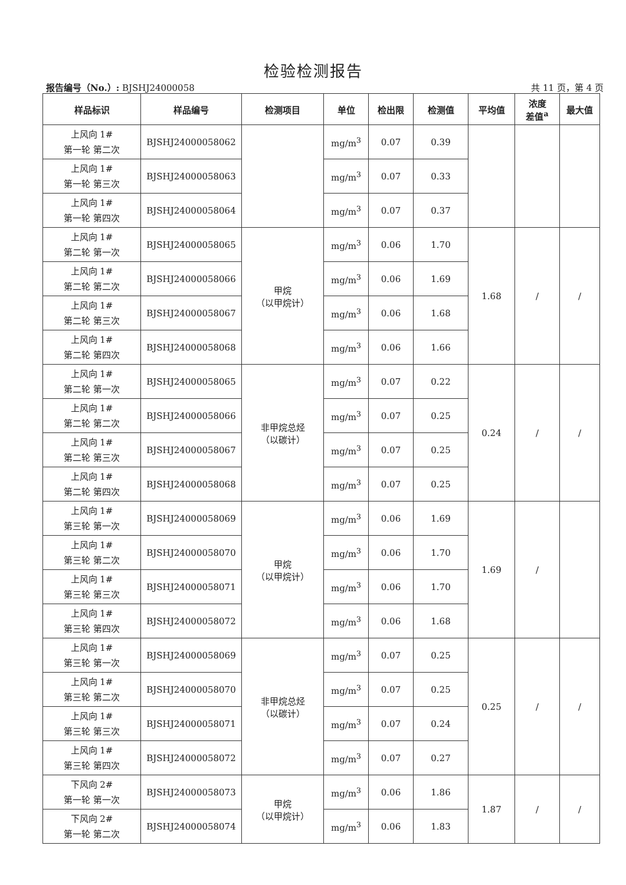检验检测报告
报告编号（No.）: BJSHJ24000058 共 11 页，第 4 页
| 样品标识 | 样品编号 | 检测项目 | 单位 | 检出限 | 检测值 | 平均值 | 浓度 差值<sup>a</sup> | 最大值 |
| --- | --- | --- | --- | --- | --- | --- | --- | --- |
| 上风向 1# 第一轮 第二次 | BJSHJ24000058062 | | mg/m<sup>3</sup> | 0.07 | 0.39 | | | |
| 上风向 1# 第一轮 第三次 | BJSHJ24000058063 | | mg/m<sup>3</sup> | 0.07 | 0.33 | | | |
| 上风向 1# 第一轮 第四次 | BJSHJ24000058064 | | mg/m<sup>3</sup> | 0.07 | 0.37 | | | |
| 上风向 1# 第二轮 第一次 | BJSHJ24000058065 | 甲烷 （以甲烷计） | mg/m<sup>3</sup> | 0.06 | 1.70 | 1.68 | / | / |
| 上风向 1# 第二轮 第二次 | BJSHJ24000058066 | | mg/m<sup>3</sup> | 0.06 | 1.69 | | | |
| 上风向 1# 第二轮 第三次 | BJSHJ24000058067 | | mg/m<sup>3</sup> | 0.06 | 1.68 | | | |
| 上风向 1# 第二轮 第四次 | BJSHJ24000058068 | | mg/m<sup>3</sup> | 0.06 | 1.66 | | | |
| 上风向 1# 第二轮 第一次 | BJSHJ24000058065 | 非甲烷总烃 （以碳计） | mg/m<sup>3</sup> | 0.07 | 0.22 | 0.24 | / | / |
| 上风向 1# 第二轮 第二次 | BJSHJ24000058066 | | mg/m<sup>3</sup> | 0.07 | 0.25 | | | |
| 上风向 1# 第二轮 第三次 | BJSHJ24000058067 | | mg/m<sup>3</sup> | 0.07 | 0.25 | | | |
| 上风向 1# 第二轮 第四次 | BJSHJ24000058068 | | mg/m<sup>3</sup> | 0.07 | 0.25 | | | |
| 上风向 1# 第三轮 第一次 | BJSHJ24000058069 | 甲烷 （以甲烷计） | mg/m<sup>3</sup> | 0.06 | 1.69 | 1.69 | / | |
| 上风向 1# 第三轮 第二次 | BJSHJ24000058070 | | mg/m<sup>3</sup> | 0.06 | 1.70 | | | |
| 上风向 1# 第三轮 第三次 | BJSHJ24000058071 | | mg/m<sup>3</sup> | 0.06 | 1.70 | | | |
| 上风向 1# 第三轮 第四次 | BJSHJ24000058072 | | mg/m<sup>3</sup> | 0.06 | 1.68 | | | |
| 上风向 1# 第三轮 第一次 | BJSHJ24000058069 | 非甲烷总烃 （以碳计） | mg/m<sup>3</sup> | 0.07 | 0.25 | 0.25 | / | / |
| 上风向 1# 第三轮 第二次 | BJSHJ24000058070 | | mg/m<sup>3</sup> | 0.07 | 0.25 | | | |
| 上风向 1# 第三轮 第三次 | BJSHJ24000058071 | | mg/m<sup>3</sup> | 0.07 | 0.24 | | | |
| 上风向 1# 第三轮 第四次 | BJSHJ24000058072 | | mg/m<sup>3</sup> | 0.07 | 0.27 | | | |
| 下风向 2# 第一轮 第一次 | BJSHJ24000058073 | 甲烷 （以甲烷计） | mg/m<sup>3</sup> | 0.06 | 1.86 | 1.87 | / | / |
| 下风向 2# 第一轮 第二次 | BJSHJ24000058074 | | mg/m<sup>3</sup> | 0.06 | 1.83 | | | |